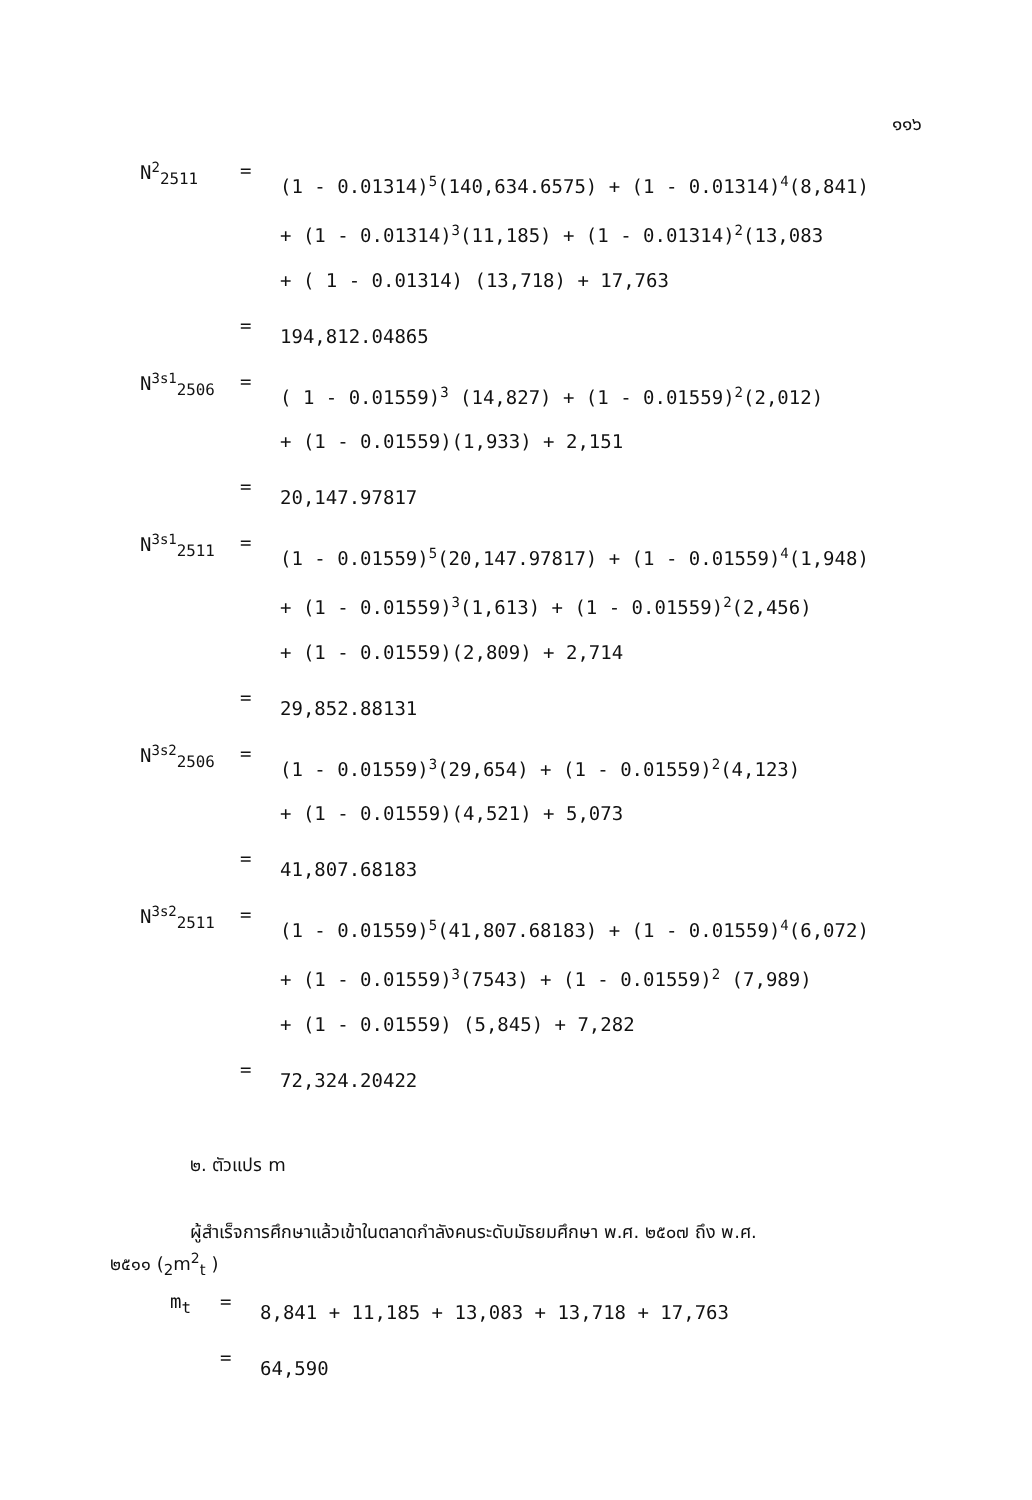๑๑๖
N<sup>2</sup><sub>2511</sub> =
(1 - 0.01314)<sup>5</sup>(140,634.6575) + (1 - 0.01314)<sup>4</sup>(8,841)
+ (1 - 0.01314)<sup>3</sup>(11,185) + (1 - 0.01314)<sup>2</sup>(13,083
+ ( 1 - 0.01314) (13,718) + 17,763
=
194,812.04865
N<sup>3s1</sup><sub>2506</sub> =
( 1 - 0.01559)<sup>3</sup> (14,827) + (1 - 0.01559)<sup>2</sup>(2,012)
+ (1 - 0.01559)(1,933) + 2,151
=
20,147.97817
N<sup>3s1</sup><sub>2511</sub> =
(1 - 0.01559)<sup>5</sup>(20,147.97817) + (1 - 0.01559)<sup>4</sup>(1,948)
+ (1 - 0.01559)<sup>3</sup>(1,613) + (1 - 0.01559)<sup>2</sup>(2,456)
+ (1 - 0.01559)(2,809) + 2,714
=
29,852.88131
N<sup>3s2</sup><sub>2506</sub> =
(1 - 0.01559)<sup>3</sup>(29,654) + (1 - 0.01559)<sup>2</sup>(4,123)
+ (1 - 0.01559)(4,521) + 5,073
=
41,807.68183
N<sup>3s2</sup><sub>2511</sub> =
(1 - 0.01559)<sup>5</sup>(41,807.68183) + (1 - 0.01559)<sup>4</sup>(6,072)
+ (1 - 0.01559)<sup>3</sup>(7543) + (1 - 0.01559)<sup>2</sup> (7,989)
+ (1 - 0.01559) (5,845) + 7,282
=
72,324.20422
๒. ตัวแปร m
ผู้สำเร็จการศึกษาแล้วเข้าในตลาดกำลังคนระดับมัธยมศึกษา พ.ศ. ๒๕๐๗ ถึง พ.ศ.
๒๕๑๑ (<sub>2</sub>m<sup>2</sup><sub>t</sub> )
m<sub>t</sub> =
8,841 + 11,185 + 13,083 + 13,718 + 17,763
=
64,590